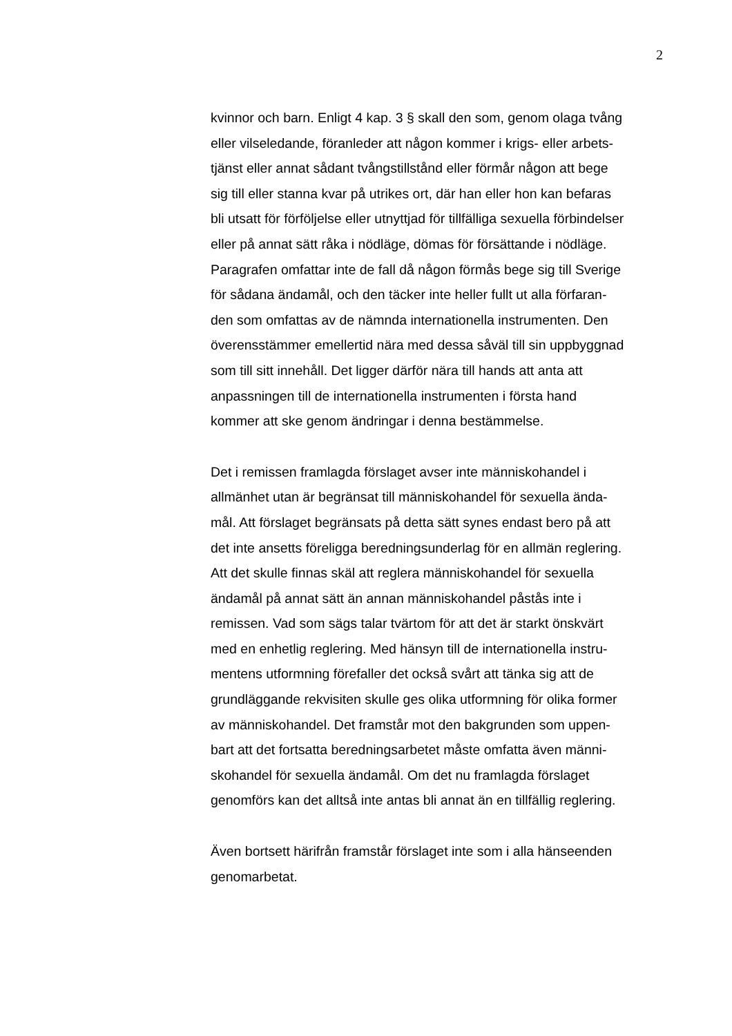2
kvinnor och barn. Enligt 4 kap. 3 § skall den som, genom olaga tvång
eller vilseledande, föranleder att någon kommer i krigs- eller arbets-
tjänst eller annat sådant tvångstillstånd eller förmår någon att bege
sig till eller stanna kvar på utrikes ort, där han eller hon kan befaras
bli utsatt för förföljelse eller utnyttjad för tillfälliga sexuella förbindelser
eller på annat sätt råka i nödläge, dömas för försättande i nödläge.
Paragrafen omfattar inte de fall då någon förmås bege sig till Sverige
för sådana ändamål, och den täcker inte heller fullt ut alla förfaran-
den som omfattas av de nämnda internationella instrumenten. Den
överensstämmer emellertid nära med dessa såväl till sin uppbyggnad
som till sitt innehåll. Det ligger därför nära till hands att anta att
anpassningen till de internationella instrumenten i första hand
kommer att ske genom ändringar i denna bestämmelse.
Det i remissen framlagda förslaget avser inte människohandel i
allmänhet utan är begränsat till människohandel för sexuella ända-
mål. Att förslaget begränsats på detta sätt synes endast bero på att
det inte ansetts föreligga beredningsunderlag för en allmän reglering.
Att det skulle finnas skäl att reglera människohandel för sexuella
ändamål på annat sätt än annan människohandel påstås inte i
remissen. Vad som sägs talar tvärtom för att det är starkt önskvärt
med en enhetlig reglering. Med hänsyn till de internationella instru-
mentens utformning förefaller det också svårt att tänka sig att de
grundläggande rekvisiten skulle ges olika utformning för olika former
av människohandel. Det framstår mot den bakgrunden som uppen-
bart att det fortsatta beredningsarbetet måste omfatta även männi-
skohandel för sexuella ändamål. Om det nu framlagda förslaget
genomförs kan det alltså inte antas bli annat än en tillfällig reglering.
Även bortsett härifrån framstår förslaget inte som i alla hänseenden
genomarbetat.